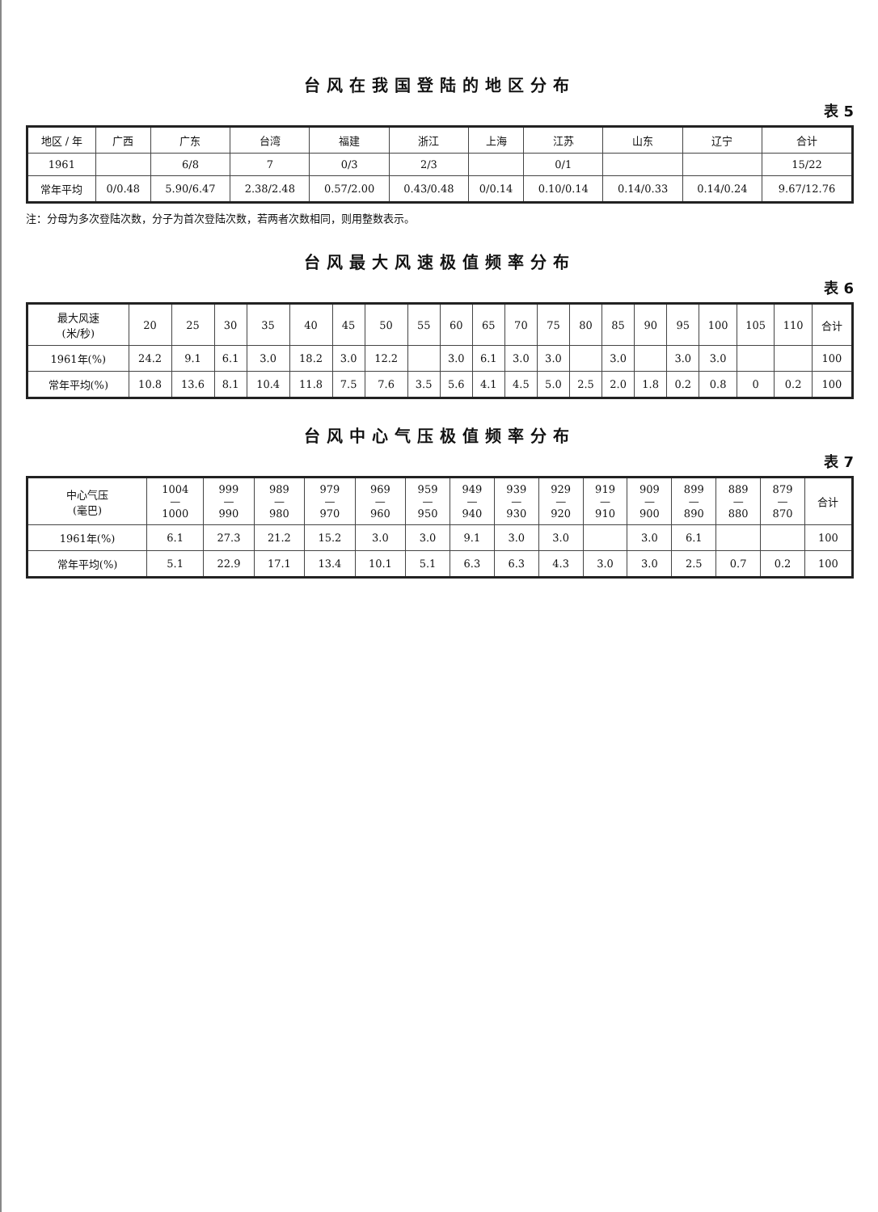台风在我国登陆的地区分布
表 5
| 地区 / 年 | 广西 | 广东 | 台湾 | 福建 | 浙江 | 上海 | 江苏 | 山东 | 辽宁 | 合计 |
| --- | --- | --- | --- | --- | --- | --- | --- | --- | --- | --- |
| 1961 | | 6/8 | 7 | 0/3 | 2/3 | | 0/1 | | | 15/22 |
| 常年平均 | 0/0.48 | 5.90/6.47 | 2.38/2.48 | 0.57/2.00 | 0.43/0.48 | 0/0.14 | 0.10/0.14 | 0.14/0.33 | 0.14/0.24 | 9.67/12.76 |
注：分母为多次登陆次数，分子为首次登陆次数，若两者次数相同，则用整数表示。
台风最大风速极值频率分布
表 6
| 最大风速 (米/秒) | 20 | 25 | 30 | 35 | 40 | 45 | 50 | 55 | 60 | 65 | 70 | 75 | 80 | 85 | 90 | 95 | 100 | 105 | 110 | 合计 |
| --- | --- | --- | --- | --- | --- | --- | --- | --- | --- | --- | --- | --- | --- | --- | --- | --- | --- | --- | --- | --- |
| 1961年(%) | 24.2 | 9.1 | 6.1 | 3.0 | 18.2 | 3.0 | 12.2 | | 3.0 | 6.1 | 3.0 | 3.0 | | 3.0 | | 3.0 | 3.0 | | | 100 |
| 常年平均(%) | 10.8 | 13.6 | 8.1 | 10.4 | 11.8 | 7.5 | 7.6 | 3.5 | 5.6 | 4.1 | 4.5 | 5.0 | 2.5 | 2.0 | 1.8 | 0.2 | 0.8 | 0 | 0.2 | 100 |
台风中心气压极值频率分布
表 7
| 中心气压 (毫巴) | 1004 — 1000 | 999 — 990 | 989 — 980 | 979 — 970 | 969 — 960 | 959 — 950 | 949 — 940 | 939 — 930 | 929 — 920 | 919 — 910 | 909 — 900 | 899 — 890 | 889 — 880 | 879 — 870 | 合计 |
| --- | --- | --- | --- | --- | --- | --- | --- | --- | --- | --- | --- | --- | --- | --- | --- |
| 1961年(%) | 6.1 | 27.3 | 21.2 | 15.2 | 3.0 | 3.0 | 9.1 | 3.0 | 3.0 | | 3.0 | 6.1 | | | 100 |
| 常年平均(%) | 5.1 | 22.9 | 17.1 | 13.4 | 10.1 | 5.1 | 6.3 | 6.3 | 4.3 | 3.0 | 3.0 | 2.5 | 0.7 | 0.2 | 100 |